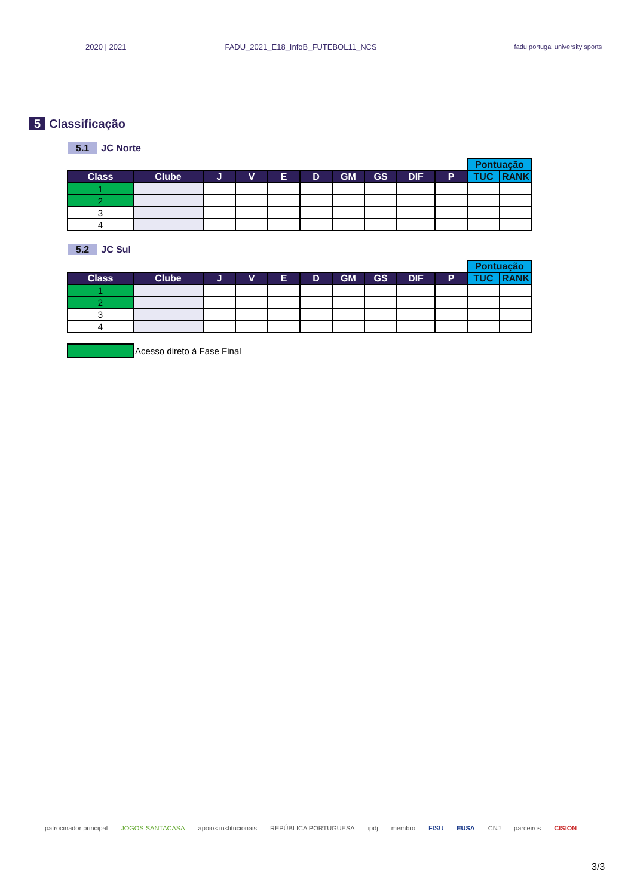2020 | 2021 FADU_2021_E18_InfoB_FUTEBOL11_NCS fadu portugal university sports
5 Classificação
5.1 JC Norte
| | | | | | | | | | | Pontuação | |
| Class | Clube | J | V | E | D | GM | GS | DIF | P | TUC | RANK |
| 1 | | | | | | | | | | | |
| 2 | | | | | | | | | | | |
| 3 | | | | | | | | | | | |
| 4 | | | | | | | | | | | |
5.2 JC Sul
| | | | | | | | | | | Pontuação | |
| Class | Clube | J | V | E | D | GM | GS | DIF | P | TUC | RANK |
| 1 | | | | | | | | | | | |
| 2 | | | | | | | | | | | |
| 3 | | | | | | | | | | | |
| 4 | | | | | | | | | | | |
Acesso direto à Fase Final
patrocinador principal JOGOS SANTACASA apoios institucionais REPÚBLICA PORTUGUESA ipdj membro FISU EUSA CNJ parceiros CISION
3/3